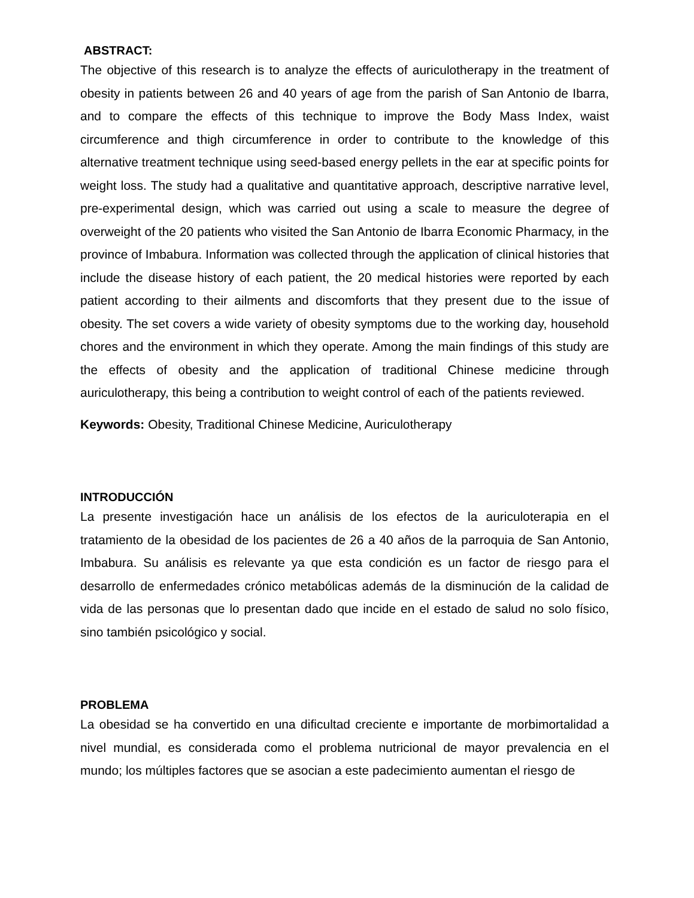ABSTRACT:
The objective of this research is to analyze the effects of auriculotherapy in the treatment of obesity in patients between 26 and 40 years of age from the parish of San Antonio de Ibarra, and to compare the effects of this technique to improve the Body Mass Index, waist circumference and thigh circumference in order to contribute to the knowledge of this alternative treatment technique using seed-based energy pellets in the ear at specific points for weight loss. The study had a qualitative and quantitative approach, descriptive narrative level, pre-experimental design, which was carried out using a scale to measure the degree of overweight of the 20 patients who visited the San Antonio de Ibarra Economic Pharmacy, in the province of Imbabura. Information was collected through the application of clinical histories that include the disease history of each patient, the 20 medical histories were reported by each patient according to their ailments and discomforts that they present due to the issue of obesity. The set covers a wide variety of obesity symptoms due to the working day, household chores and the environment in which they operate. Among the main findings of this study are the effects of obesity and the application of traditional Chinese medicine through auriculotherapy, this being a contribution to weight control of each of the patients reviewed.
Keywords: Obesity, Traditional Chinese Medicine, Auriculotherapy
INTRODUCCIÓN
La presente investigación hace un análisis de los efectos de la auriculoterapia en el tratamiento de la obesidad de los pacientes de 26 a 40 años de la parroquia de San Antonio, Imbabura. Su análisis es relevante ya que esta condición es un factor de riesgo para el desarrollo de enfermedades crónico metabólicas además de la disminución de la calidad de vida de las personas que lo presentan dado que incide en el estado de salud no solo físico, sino también psicológico y social.
PROBLEMA
La obesidad se ha convertido en una dificultad creciente e importante de morbimortalidad a nivel mundial, es considerada como el problema nutricional de mayor prevalencia en el mundo; los múltiples factores que se asocian a este padecimiento aumentan el riesgo de